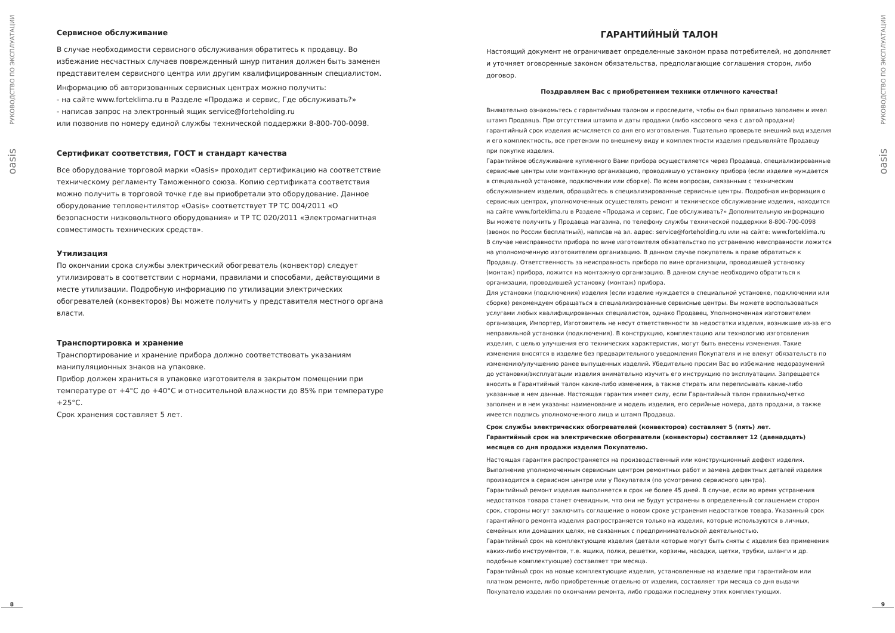РУКОВОДСТВО ПО ЭКСПЛУАТАЦИИ
oasis
8
Сервисное обслуживание
В случае необходимости сервисного обслуживания обратитесь к продавцу. Во избежание несчастных случаев поврежденный шнур питания должен быть заменен представителем сервисного центра или другим квалифицированным специалистом.
Информацию об авторизованных сервисных центрах можно получить:
- на сайте www.forteklima.ru в Разделе «Продажа и сервис, Где обслуживать?»
- написав запрос на электронный ящик service@forteholding.ru
или позвонив по номеру единой службы технической поддержки 8-800-700-0098.
Сертификат соответствия, ГОСТ и стандарт качества
Все оборудование торговой марки «Oasis» проходит сертификацию на соответствие техническому регламенту Таможенного союза. Копию сертификата соответствия можно получить в торговой точке где вы приобретали это оборудование. Данное оборудование тепловентилятор «Oasis» соответствует ТР ТС 004/2011 «О безопасности низковольтного оборудования» и ТР ТС 020/2011 «Электромагнитная совместимость технических средств».
Утилизация
По окончании срока службы электрический обогреватель (конвектор) следует утилизировать в соответствии с нормами, правилами и способами, действующими в месте утилизации. Подробную информацию по утилизации электрических обогревателей (конвекторов) Вы можете получить у представителя местного органа власти.
Транспортировка и хранение
Транспортирование и хранение прибора должно соответствовать указаниям манипуляционных знаков на упаковке.
Прибор должен храниться в упаковке изготовителя в закрытом помещении при температуре от +4°С до +40°С и относительной влажности до 85% при температуре +25°С.
Срок хранения составляет 5 лет.
ГАРАНТИЙНЫЙ ТАЛОН
Настоящий документ не ограничивает определенные законом права потребителей, но дополняет и уточняет оговоренные законом обязательства, предполагающие соглашения сторон, либо договор.
Поздравляем Вас с приобретением техники отличного качества!
Внимательно ознакомьтесь с гарантийным талоном и проследите, чтобы он был правильно заполнен и имел штамп Продавца. При отсутствии штампа и даты продажи (либо кассового чека с датой продажи) гарантийный срок изделия исчисляется со дня его изготовления. Тщательно проверьте внешний вид изделия и его комплектность, все претензии по внешнему виду и комплектности изделия предъявляйте Продавцу при покупке изделия.
Гарантийное обслуживание купленного Вами прибора осуществляется через Продавца, специализированные сервисные центры или монтажную организацию, проводившую установку прибора (если изделие нуждается в специальной установке, подключении или сборке). По всем вопросам, связанным с техническим обслуживанием изделия, обращайтесь в специализированные сервисные центры. Подробная информация о сервисных центрах, уполномоченных осуществлять ремонт и техническое обслуживание изделия, находится на сайте www.forteklima.ru в Разделе «Продажа и сервис, Где обслуживать?» Дополнительную информацию Вы можете получить у Продавца магазина, по телефону службы технической поддержки 8-800-700-0098 (звонок по России бесплатный), написав на эл. адрес: service@forteholding.ru или на сайте: www.forteklima.ru
В случае неисправности прибора по вине изготовителя обязательство по устранению неисправности ложится на уполномоченную изготовителем организацию. В данном случае покупатель в праве обратиться к Продавцу. Ответственность за неисправность прибора по вине организации, проводившей установку (монтаж) прибора, ложится на монтажную организацию. В данном случае необходимо обратиться к организации, проводившей установку (монтаж) прибора.
Для установки (подключения) изделия (если изделие нуждается в специальной установке, подключении или сборке) рекомендуем обращаться в специализированные сервисные центры. Вы можете воспользоваться услугами любых квалифицированных специалистов, однако Продавец, Уполномоченная изготовителем организация, Импортер, Изготовитель не несут ответственности за недостатки изделия, возникшие из-за его неправильной установки (подключения). В конструкцию, комплектацию или технологию изготовления изделия, с целью улучшения его технических характеристик, могут быть внесены изменения. Такие изменения вносятся в изделие без предварительного уведомления Покупателя и не влекут обязательств по изменению/улучшению ранее выпущенных изделий. Убедительно просим Вас во избежание недоразумений до установки/эксплуатации изделия внимательно изучить его инструкцию по эксплуатации. Запрещается вносить в Гарантийный талон какие-либо изменения, а также стирать или переписывать какие-либо указанные в нем данные. Настоящая гарантия имеет силу, если Гарантийный талон правильно/четко заполнен и в нем указаны: наименование и модель изделия, его серийные номера, дата продажи, а также имеется подпись уполномоченного лица и штамп Продавца.
Срок службы электрических обогревателей (конвекторов) составляет 5 (пять) лет.
Гарантийный срок на электрические обогреватели (конвекторы) составляет 12 (двенадцать) месяцев со дня продажи изделия Покупателю.
Настоящая гарантия распространяется на производственный или конструкционный дефект изделия. Выполнение уполномоченным сервисным центром ремонтных работ и замена дефектных деталей изделия производится в сервисном центре или у Покупателя (по усмотрению сервисного центра).
Гарантийный ремонт изделия выполняется в срок не более 45 дней. В случае, если во время устранения недостатков товара станет очевидным, что они не будут устранены в определенный соглашением сторон срок, стороны могут заключить соглашение о новом сроке устранения недостатков товара. Указанный срок гарантийного ремонта изделия распространяется только на изделия, которые используются в личных, семейных или домашних целях, не связанных с предпринимательской деятельностью.
Гарантийный срок на комплектующие изделия (детали которые могут быть сняты с изделия без применения каких-либо инструментов, т.е. ящики, полки, решетки, корзины, насадки, щетки, трубки, шланги и др. подобные комплектующие) составляет три месяца.
Гарантийный срок на новые комплектующие изделия, установленные на изделие при гарантийном или платном ремонте, либо приобретенные отдельно от изделия, составляет три месяца со дня выдачи Покупателю изделия по окончании ремонта, либо продажи последнему этих комплектующих.
РУКОВОДСТВО ПО ЭКСПЛУАТАЦИИ
oasis
9